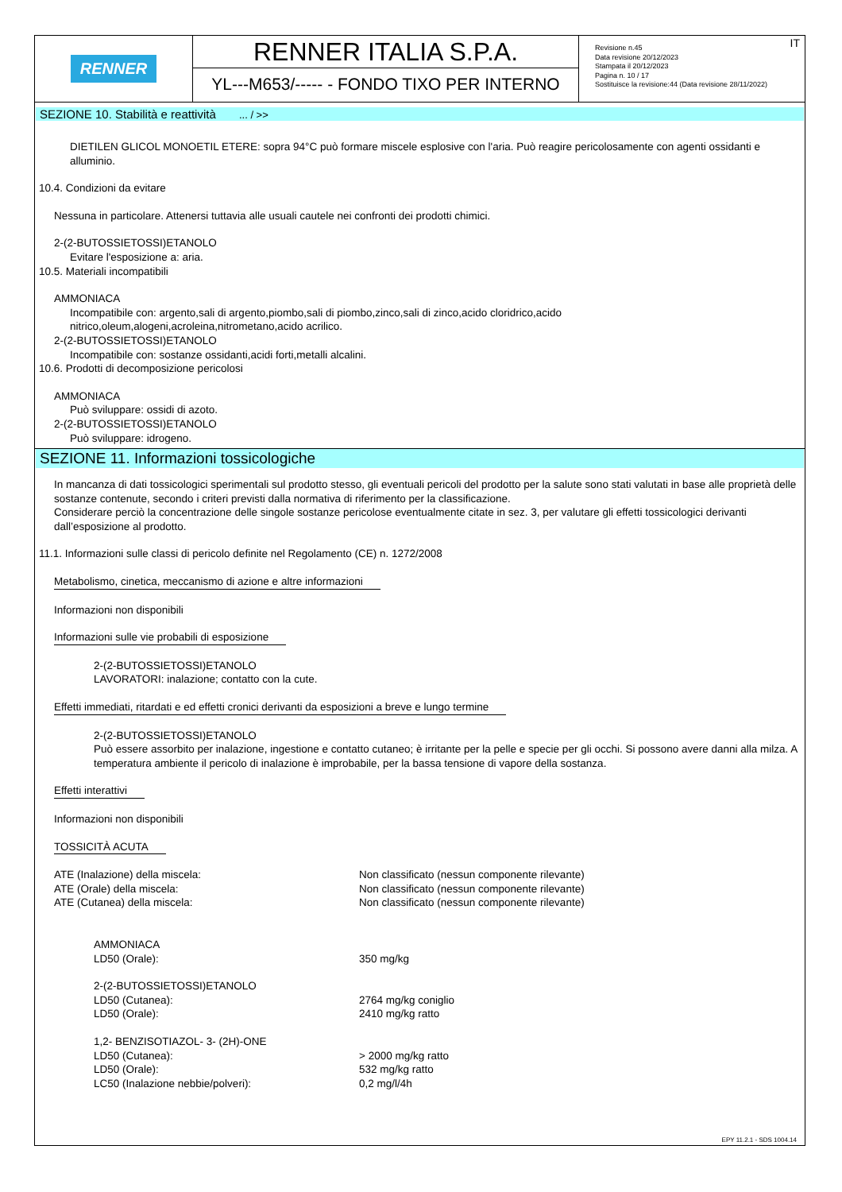RENNER
RENNER ITALIA S.P.A.
YL---M653/----- - FONDO TIXO PER INTERNO
IT
Revisione n.45
Data revisione 20/12/2023
Stampata il 20/12/2023
Pagina n. 10 / 17
Sostituisce la revisione:44 (Data revisione 28/11/2022)
SEZIONE 10. Stabilità e reattività ... / >>
DIETILEN GLICOL MONOETIL ETERE: sopra 94°C può formare miscele esplosive con l'aria. Può reagire pericolosamente con agenti ossidanti e alluminio.
10.4. Condizioni da evitare
Nessuna in particolare. Attenersi tuttavia alle usuali cautele nei confronti dei prodotti chimici.
2-(2-BUTOSSIETOSSI)ETANOLO
Evitare l'esposizione a: aria.
10.5. Materiali incompatibili
AMMONIACA
Incompatibile con: argento,sali di argento,piombo,sali di piombo,zinco,sali di zinco,acido cloridrico,acido
nitrico,oleum,alogeni,acroleina,nitrometano,acido acrilico.
2-(2-BUTOSSIETOSSI)ETANOLO
Incompatibile con: sostanze ossidanti,acidi forti,metalli alcalini.
10.6. Prodotti di decomposizione pericolosi
AMMONIACA
Può sviluppare: ossidi di azoto.
2-(2-BUTOSSIETOSSI)ETANOLO
Può sviluppare: idrogeno.
SEZIONE 11. Informazioni tossicologiche
In mancanza di dati tossicologici sperimentali sul prodotto stesso, gli eventuali pericoli del prodotto per la salute sono stati valutati in base alle proprietà delle sostanze contenute, secondo i criteri previsti dalla normativa di riferimento per la classificazione.
Considerare perciò la concentrazione delle singole sostanze pericolose eventualmente citate in sez. 3, per valutare gli effetti tossicologici derivanti dall’esposizione al prodotto.
11.1. Informazioni sulle classi di pericolo definite nel Regolamento (CE) n. 1272/2008
Metabolismo, cinetica, meccanismo di azione e altre informazioni
Informazioni non disponibili
Informazioni sulle vie probabili di esposizione
2-(2-BUTOSSIETOSSI)ETANOLO
LAVORATORI: inalazione; contatto con la cute.
Effetti immediati, ritardati e ed effetti cronici derivanti da esposizioni a breve e lungo termine
2-(2-BUTOSSIETOSSI)ETANOLO
Può essere assorbito per inalazione, ingestione e contatto cutaneo; è irritante per la pelle e specie per gli occhi. Si possono avere danni alla milza. A temperatura ambiente il pericolo di inalazione è improbabile, per la bassa tensione di vapore della sostanza.
Effetti interattivi
Informazioni non disponibili
TOSSICITÀ ACUTA
| ATE (Inalazione) della miscela: | Non classificato (nessun componente rilevante) |
| ATE (Orale) della miscela: | Non classificato (nessun componente rilevante) |
| ATE (Cutanea) della miscela: | Non classificato (nessun componente rilevante) |
| AMMONIACA | |
| LD50 (Orale): | 350 mg/kg |
| 2-(2-BUTOSSIETOSSI)ETANOLO | |
| LD50 (Cutanea): | 2764 mg/kg coniglio |
| LD50 (Orale): | 2410 mg/kg ratto |
| 1,2- BENZISOTIAZOL- 3- (2H)-ONE | |
| LD50 (Cutanea): | > 2000 mg/kg ratto |
| LD50 (Orale): | 532 mg/kg ratto |
| LC50 (Inalazione nebbie/polveri): | 0,2 mg/l/4h |
EPY 11.2.1 - SDS 1004.14